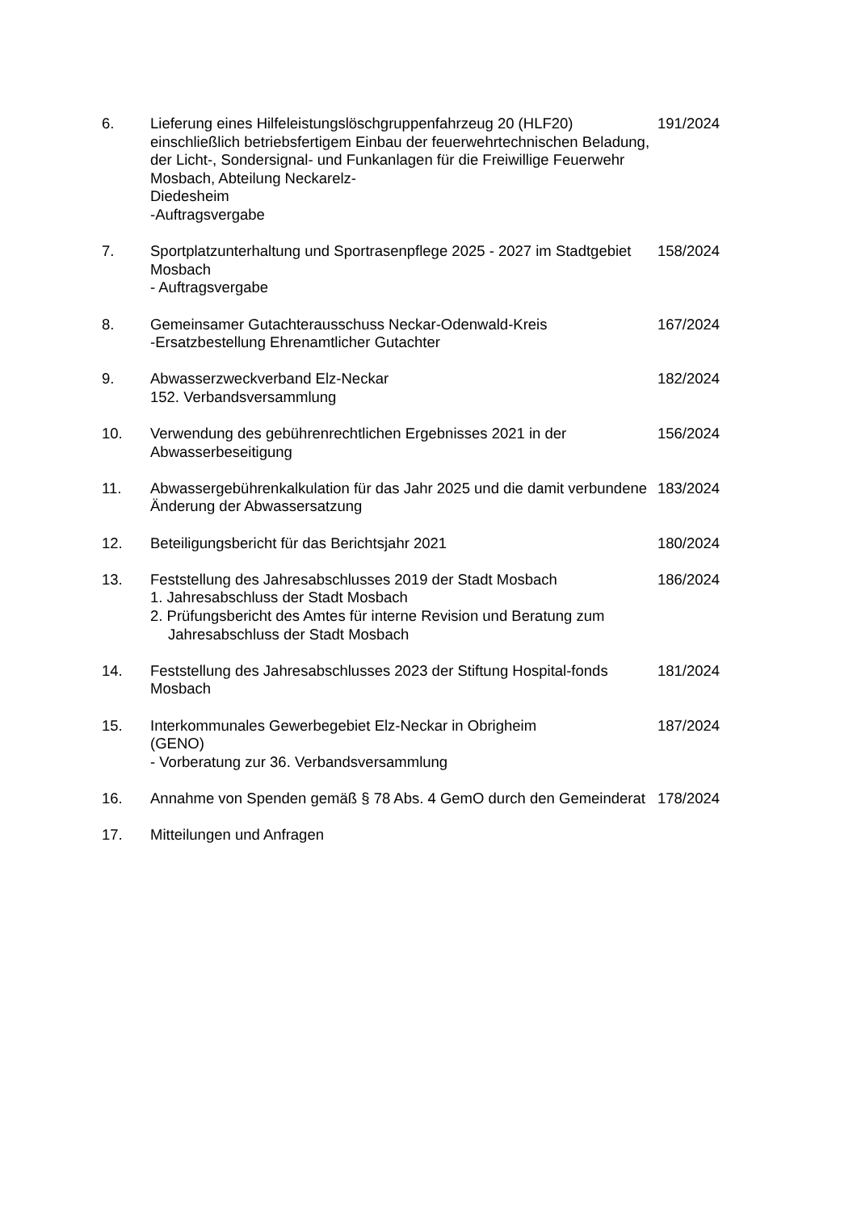6. Lieferung eines Hilfeleistungslöschgruppenfahrzeug 20 (HLF20) einschließlich betriebsfertigem Einbau der feuerwehrtechnischen Beladung, der Licht-, Sondersignal- und Funkanlagen für die Freiwillige Feuerwehr Mosbach, Abteilung Neckarelz-
Diedesheim
-Auftragsvergabe
191/2024
7. Sportplatzunterhaltung und Sportrasenpflege 2025 - 2027 im Stadtgebiet Mosbach
- Auftragsvergabe
158/2024
8. Gemeinsamer Gutachterausschuss Neckar-Odenwald-Kreis
-Ersatzbestellung Ehrenamtlicher Gutachter
167/2024
9. Abwasserzweckverband Elz-Neckar
152. Verbandsversammlung
182/2024
10. Verwendung des gebührenrechtlichen Ergebnisses 2021 in der Abwasserbeseitigung
156/2024
11. Abwassergebührenkalkulation für das Jahr 2025 und die damit verbundene Änderung der Abwassersatzung
183/2024
12. Beteiligungsbericht für das Berichtsjahr 2021 180/2024
13. Feststellung des Jahresabschlusses 2019 der Stadt Mosbach
1. Jahresabschluss der Stadt Mosbach
2. Prüfungsbericht des Amtes für interne Revision und Beratung zum Jahresabschluss der Stadt Mosbach
186/2024
14. Feststellung des Jahresabschlusses 2023 der Stiftung Hospital-fonds Mosbach
181/2024
15. Interkommunales Gewerbegebiet Elz-Neckar in Obrigheim
(GENO)
- Vorberatung zur 36. Verbandsversammlung
187/2024
16. Annahme von Spenden gemäß § 78 Abs. 4 GemO durch den Gemeinderat
178/2024
17. Mitteilungen und Anfragen